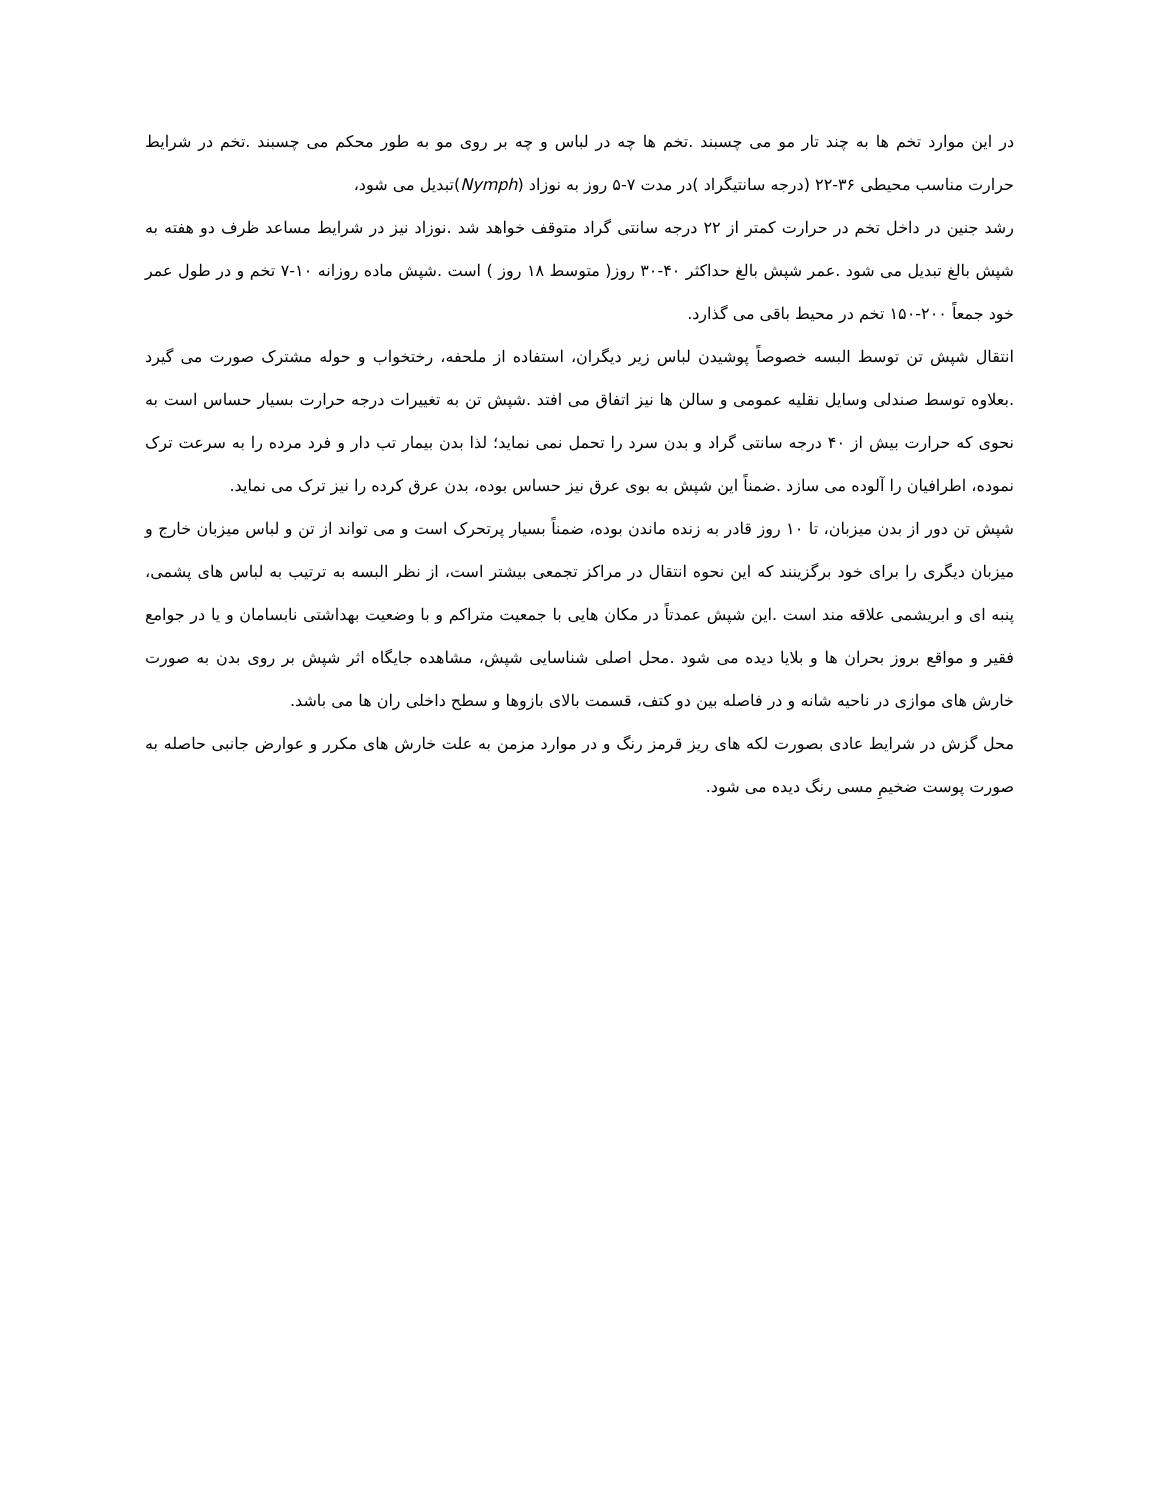در این موارد تخم ها به چند تار مو می چسبند .تخم ها چه در لباس و چه بر روی مو به طور محکم می چسبند .تخم در شرایط حرارت مناسب محیطی ۳۶-۲۲ (درجه سانتیگراد )در مدت ۷-۵ روز به نوزاد (Nymph)تبدیل می شود،
رشد جنین در داخل تخم در حرارت کمتر از ۲۲ درجه سانتی گراد متوقف خواهد شد .نوزاد نیز در شرایط مساعد ظرف دو هفته به شپش بالغ تبدیل می شود .عمر شپش بالغ حداکثر ۴۰-۳۰ روز( متوسط ۱۸ روز ) است .شپش ماده روزانه ۱۰-۷ تخم و در طول عمر خود جمعاً ۲۰۰-۱۵۰ تخم در محیط باقی می گذارد.
انتقال شپش تن توسط البسه خصوصاً پوشیدن لباس زیر دیگران، استفاده از ملحفه، رختخواب و حوله مشترک صورت می گیرد .بعلاوه توسط صندلی وسایل نقلیه عمومی و سالن ها نیز اتفاق می افتد .شپش تن به تغییرات درجه حرارت بسیار حساس است به نحوی که حرارت بیش از ۴۰ درجه سانتی گراد و بدن سرد را تحمل نمی نماید؛ لذا بدن بیمار تب دار و فرد مرده را به سرعت ترک نموده، اطرافیان را آلوده می سازد .ضمناً این شپش به بوی عرق نیز حساس بوده، بدن عرق کرده را نیز ترک می نماید.
شپش تن دور از بدن میزبان، تا ۱۰ روز قادر به زنده ماندن بوده، ضمناً بسیار پرتحرک است و می تواند از تن و لباس میزبان خارج و میزبان دیگری را برای خود برگزینند که این نحوه انتقال در مراکز تجمعی بیشتر است، از نظر البسه به ترتیب به لباس های پشمی، پنبه ای و ابریشمی علاقه مند است .این شپش عمدتاً در مکان هایی با جمعیت متراکم و با وضعیت بهداشتی نابسامان و یا در جوامع فقیر و مواقع بروز بحران ها و بلایا دیده می شود .محل اصلی شناسایی شپش، مشاهده جایگاه اثر شپش بر روی بدن به صورت خارش های موازی در ناحیه شانه و در فاصله بین دو کتف، قسمت بالای بازوها و سطح داخلی ران ها می باشد.
محل گزش در شرایط عادی بصورت لکه های ریز قرمز رنگ و در موارد مزمن به علت خارش های مکرر و عوارض جانبی حاصله به صورت پوست ضخیمِ مسی رنگ دیده می شود.